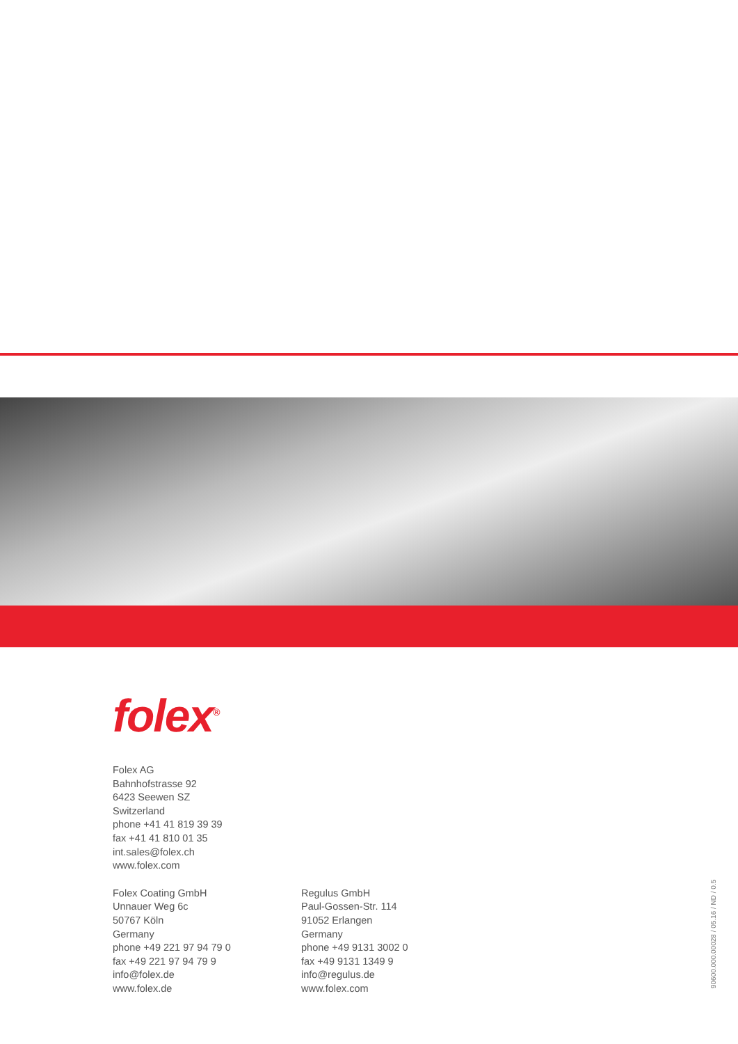folex<sup>®</sup>
Folex AG
Bahnhofstrasse 92
6423 Seewen SZ
Switzerland
phone +41 41 819 39 39
fax +41 41 810 01 35
int.sales@folex.ch
www.folex.com
Folex Coating GmbH
Unnauer Weg 6c
50767 Köln
Germany
phone +49 221 97 94 79 0
fax +49 221 97 94 79 9
info@folex.de
www.folex.de
Regulus GmbH
Paul-Gossen-Str. 114
91052 Erlangen
Germany
phone +49 9131 3002 0
fax +49 9131 1349 9
info@regulus.de
www.folex.com
90600.000.00028 / 05.16 / ND / 0.5